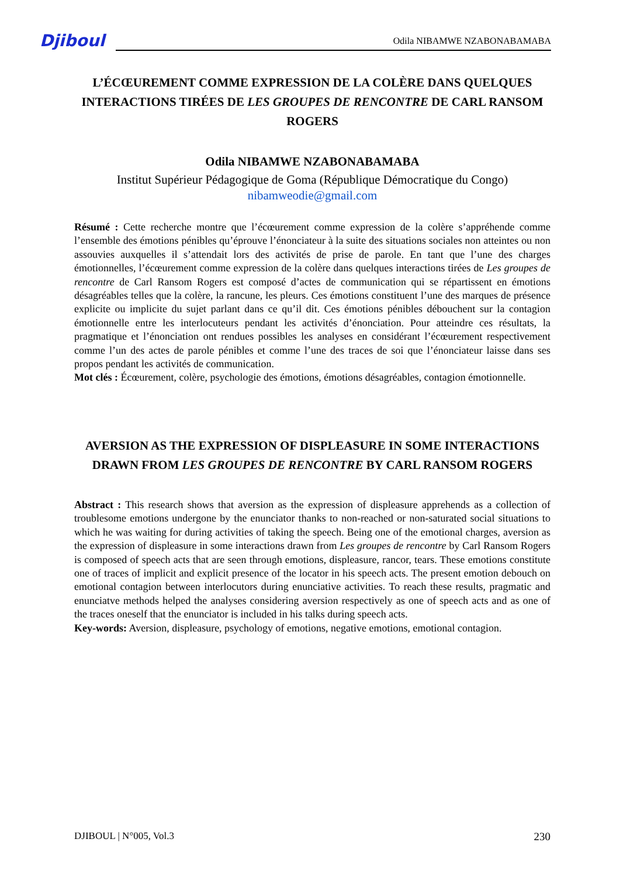Djiboul Odila NIBAMWE NZABONABAMABA
L’ÉCŒUREMENT COMME EXPRESSION DE LA COLÈRE DANS QUELQUES INTERACTIONS TIRÉES DE LES GROUPES DE RENCONTRE DE CARL RANSOM ROGERS
Odila NIBAMWE NZABONABAMABA
Institut Supérieur Pédagogique de Goma (République Démocratique du Congo)
nibamweodie@gmail.com
Résumé : Cette recherche montre que l’écœurement comme expression de la colère s’appréhende comme l’ensemble des émotions pénibles qu’éprouve l’énonciateur à la suite des situations sociales non atteintes ou non assouvies auxquelles il s’attendait lors des activités de prise de parole. En tant que l’une des charges émotionnelles, l’écœurement comme expression de la colère dans quelques interactions tirées de Les groupes de rencontre de Carl Ransom Rogers est composé d’actes de communication qui se répartissent en émotions désagréables telles que la colère, la rancune, les pleurs. Ces émotions constituent l’une des marques de présence explicite ou implicite du sujet parlant dans ce qu’il dit. Ces émotions pénibles débouchent sur la contagion émotionnelle entre les interlocuteurs pendant les activités d’énonciation. Pour atteindre ces résultats, la pragmatique et l’énonciation ont rendues possibles les analyses en considérant l’écœurement respectivement comme l’un des actes de parole pénibles et comme l’une des traces de soi que l’énonciateur laisse dans ses propos pendant les activités de communication.
Mot clés : Écœurement, colère, psychologie des émotions, émotions désagréables, contagion émotionnelle.
AVERSION AS THE EXPRESSION OF DISPLEASURE IN SOME INTERACTIONS DRAWN FROM LES GROUPES DE RENCONTRE BY CARL RANSOM ROGERS
Abstract : This research shows that aversion as the expression of displeasure apprehends as a collection of troublesome emotions undergone by the enunciator thanks to non-reached or non-saturated social situations to which he was waiting for during activities of taking the speech. Being one of the emotional charges, aversion as the expression of displeasure in some interactions drawn from Les groupes de rencontre by Carl Ransom Rogers is composed of speech acts that are seen through emotions, displeasure, rancor, tears. These emotions constitute one of traces of implicit and explicit presence of the locator in his speech acts. The present emotion debouch on emotional contagion between interlocutors during enunciative activities. To reach these results, pragmatic and enunciatve methods helped the analyses considering aversion respectively as one of speech acts and as one of the traces oneself that the enunciator is included in his talks during speech acts.
Key-words: Aversion, displeasure, psychology of emotions, negative emotions, emotional contagion.
DJIBOUL | N°005, Vol.3 230